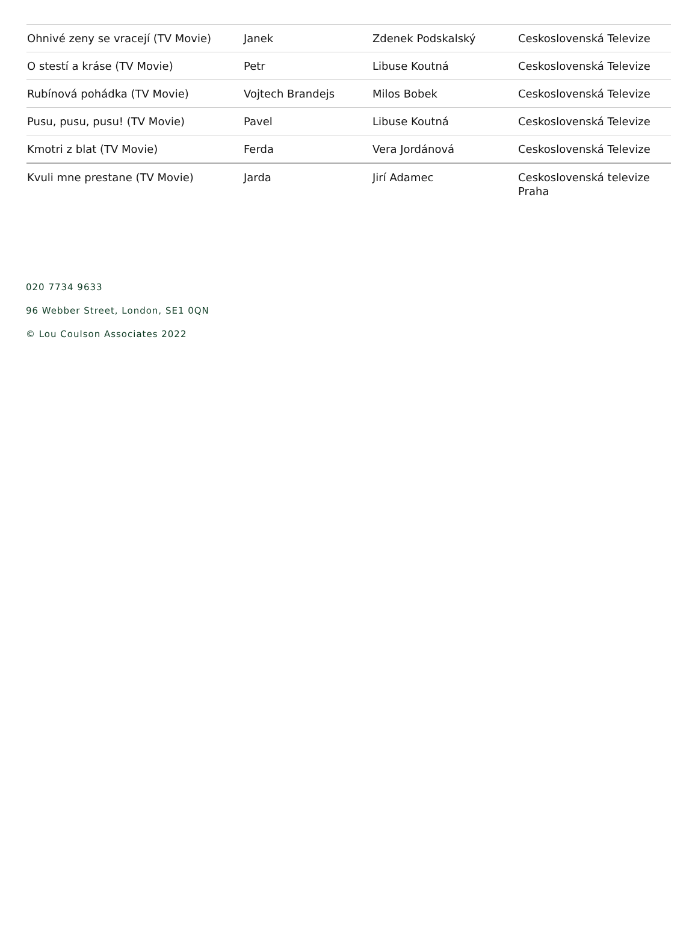| Ohnivé zeny se vracejí (TV Movie) | Janek | Zdenek Podskalský | Ceskoslovenská Televize |
| O stestí a kráse (TV Movie) | Petr | Libuse Koutná | Ceskoslovenská Televize |
| Rubínová pohádka (TV Movie) | Vojtech Brandejs | Milos Bobek | Ceskoslovenská Televize |
| Pusu, pusu, pusu! (TV Movie) | Pavel | Libuse Koutná | Ceskoslovenská Televize |
| Kmotri z blat (TV Movie) | Ferda | Vera Jordánová | Ceskoslovenská Televize |
| Kvuli mne prestane (TV Movie) | Jarda | Jirí Adamec | Ceskoslovenská televize Praha |
020 7734 9633
96 Webber Street, London, SE1 0QN
© Lou Coulson Associates 2022